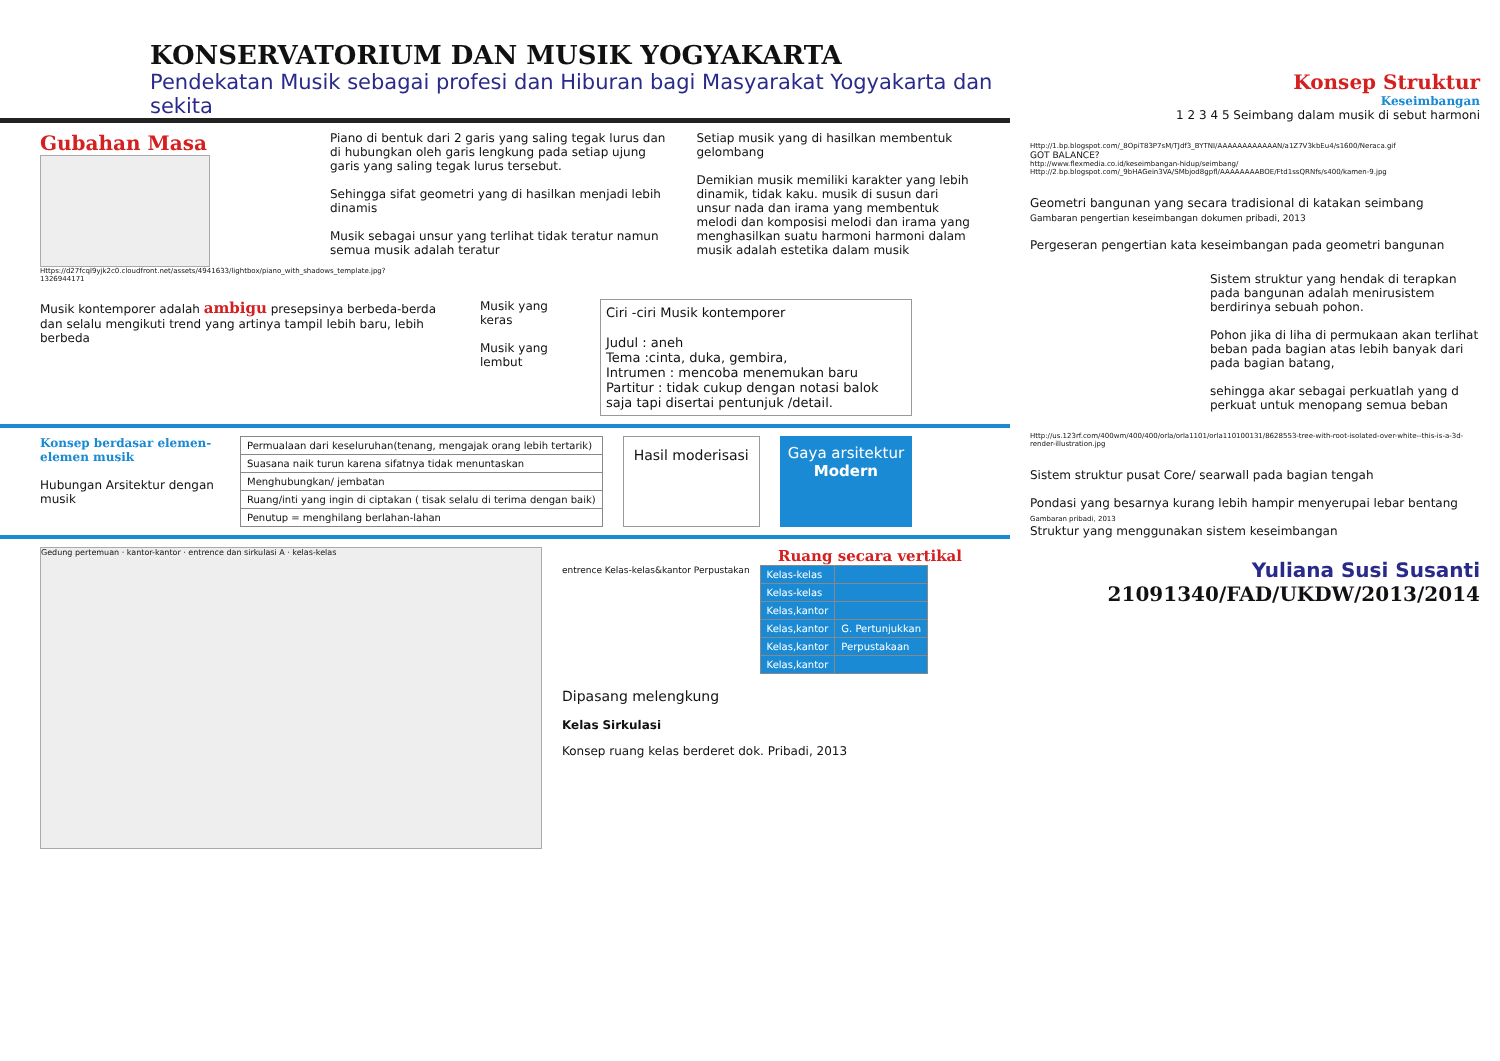KONSERVATORIUM DAN MUSIK YOGYAKARTA
Pendekatan Musik sebagai profesi dan Hiburan bagi Masyarakat Yogyakarta dan sekita
Gubahan Masa
Https://d27fcql9yjk2c0.cloudfront.net/assets/4941633/lightbox/piano_with_shadows_template.jpg?1326944171
Piano di bentuk dari 2 garis yang saling tegak lurus dan di hubungkan oleh garis lengkung pada setiap ujung garis yang saling tegak lurus tersebut.
Sehingga sifat geometri yang di hasilkan menjadi lebih dinamis
Musik sebagai unsur yang terlihat tidak teratur namun semua musik adalah teratur
Setiap musik yang di hasilkan membentuk gelombang
Demikian musik memiliki karakter yang lebih dinamik, tidak kaku. musik di susun dari unsur nada dan irama yang membentuk melodi dan komposisi melodi dan irama yang menghasilkan suatu harmoni harmoni dalam musik adalah estetika dalam musik
Musik kontemporer adalah ambigu presepsinya berbeda-berda dan selalu mengikuti trend yang artinya tampil lebih baru, lebih berbeda
Musik yang keras
Musik yang lembut
Ciri -ciri Musik kontemporer
Judul : aneh
Tema :cinta, duka, gembira,
Intrumen : mencoba menemukan baru
Partitur : tidak cukup dengan notasi balok saja tapi disertai pentunjuk /detail.
Konsep berdasar elemen-elemen musik
Hubungan Arsitektur dengan musik
| Permualaan dari keseluruhan(tenang, mengajak orang lebih tertarik) |
| Suasana naik turun karena sifatnya tidak menuntaskan |
| Menghubungkan/ jembatan |
| Ruang/inti yang ingin di ciptakan ( tisak selalu di terima dengan baik) |
| Penutup = menghilang berlahan-lahan |
Hasil moderisasi Gaya arsitektur
Modern
Gedung pertemuan · kantor-kantor · entrence dan sirkulasi A · kelas-kelas
Ruang secara vertikal
entrence Kelas-kelas&kantor Perpustakan
| Kelas-kelas | |
| Kelas-kelas | |
| Kelas,kantor | |
| Kelas,kantor | G. Pertunjukkan |
| Kelas,kantor | Perpustakaan |
| Kelas,kantor | |
Dipasang melengkung
Kelas Sirkulasi
Konsep ruang kelas berderet dok. Pribadi, 2013
Konsep Struktur
Keseimbangan
1 2 3 4 5 Seimbang dalam musik di sebut harmoni
Http://1.bp.blogspot.com/_8OpiT83P7sM/TJdf3_BYTNI/AAAAAAAAAAAAN/a1Z7V3kbEu4/s1600/Neraca.gif
GOT BALANCE?
http://www.flexmedia.co.id/keseimbangan-hidup/seimbang/
Http://2.bp.blogspot.com/_9bHAGein3VA/SMbjod8gpfl/AAAAAAAABOE/Ftd1ssQRNfs/s400/kamen-9.jpg
Geometri bangunan yang secara tradisional di katakan seimbang
Gambaran pengertian keseimbangan dokumen pribadi, 2013
Pergeseran pengertian kata keseimbangan pada geometri bangunan
Sistem struktur yang hendak di terapkan pada bangunan adalah menirusistem berdirinya sebuah pohon.
Pohon jika di liha di permukaan akan terlihat beban pada bagian atas lebih banyak dari pada bagian batang,
sehingga akar sebagai perkuatlah yang d perkuat untuk menopang semua beban
Http://us.123rf.com/400wm/400/400/orla/orla1101/orla110100131/8628553-tree-with-root-isolated-over-white--this-is-a-3d-render-illustration.jpg
Sistem struktur pusat Core/ searwall pada bagian tengah
Pondasi yang besarnya kurang lebih hampir menyerupai lebar bentang
Gambaran pribadi, 2013
Struktur yang menggunakan sistem keseimbangan
Yuliana Susi Susanti
21091340/FAD/UKDW/2013/2014